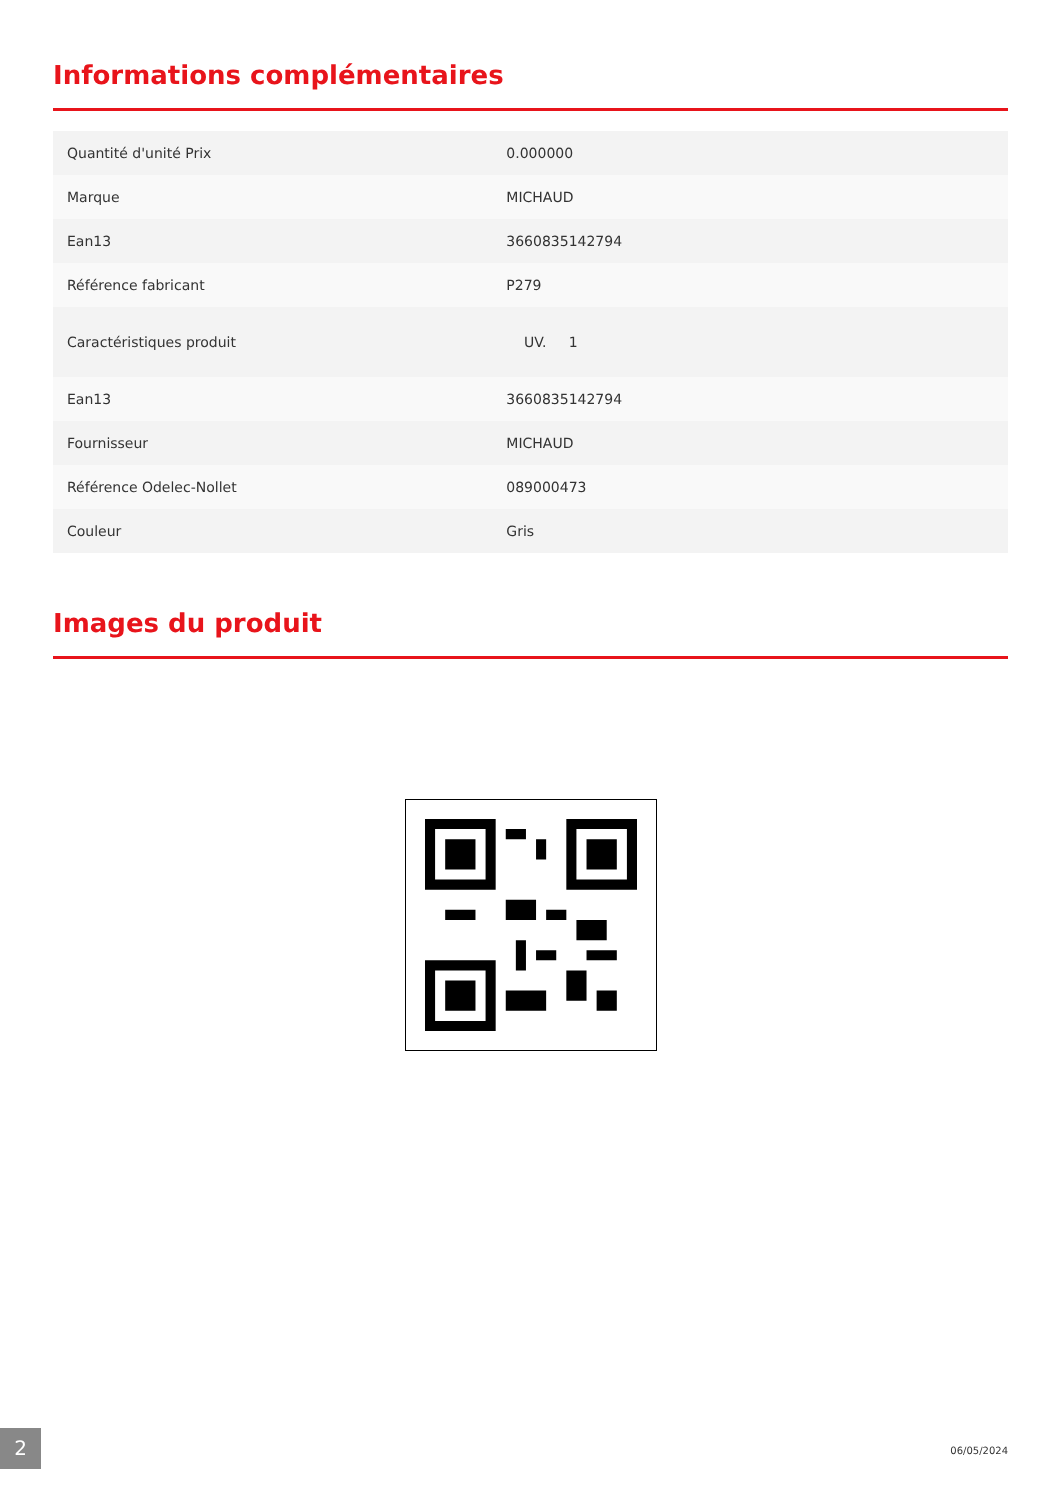Informations complémentaires
| Quantité d'unité Prix | 0.000000 |
| Marque | MICHAUD |
| Ean13 | 3660835142794 |
| Référence fabricant | P279 |
| Caractéristiques produit | UV. 1 |
| Ean13 | 3660835142794 |
| Fournisseur | MICHAUD |
| Référence Odelec-Nollet | 089000473 |
| Couleur | Gris |
Images du produit
2 06/05/2024